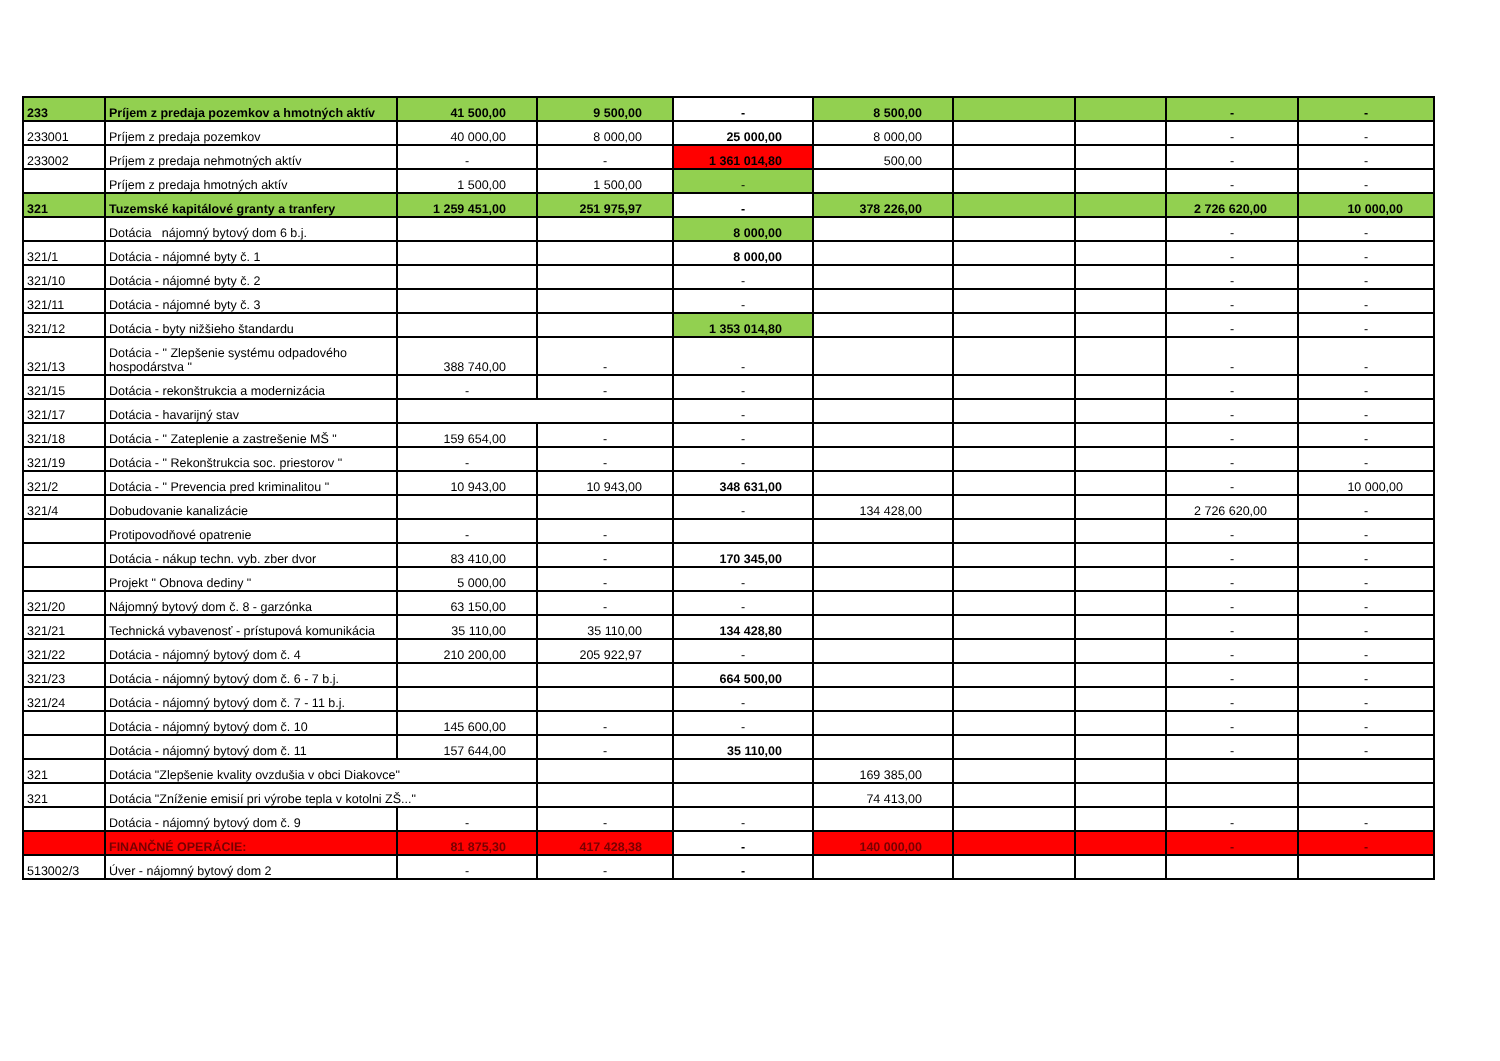| 233 | Príjem z predaja pozemkov a hmotných aktív | 41 500,00 | 9 500,00 | - | 8 500,00 | | | - | - |
| 233001 | Príjem z predaja pozemkov | 40 000,00 | 8 000,00 | 25 000,00 | 8 000,00 | | | - | - |
| 233002 | Príjem z predaja nehmotných aktív | - | - | 1 361 014,80 | 500,00 | | | - | - |
| | Príjem z predaja hmotných aktív | 1 500,00 | 1 500,00 | - | | | | - | - |
| 321 | Tuzemské kapitálové granty a tranfery | 1 259 451,00 | 251 975,97 | - | 378 226,00 | | | 2 726 620,00 | 10 000,00 |
| | Dotácia nájomný bytový dom 6 b.j. | | | 8 000,00 | | | | - | - |
| 321/1 | Dotácia - nájomné byty č. 1 | | | 8 000,00 | | | | - | - |
| 321/10 | Dotácia - nájomné byty č. 2 | | | - | | | | - | - |
| 321/11 | Dotácia - nájomné byty č. 3 | | | - | | | | - | - |
| 321/12 | Dotácia - byty nižšieho štandardu | | | 1 353 014,80 | | | | - | - |
| 321/13 | Dotácia - " Zlepšenie systému odpadového hospodárstva " | 388 740,00 | - | - | | | | - | - |
| 321/15 | Dotácia - rekonštrukcia a modernizácia | - | - | - | | | | - | - |
| 321/17 | Dotácia - havarijný stav | | | - | | | | - | - |
| 321/18 | Dotácia - " Zateplenie a zastrešenie MŠ " | 159 654,00 | - | - | | | | - | - |
| 321/19 | Dotácia - " Rekonštrukcia soc. priestorov " | - | - | - | | | | - | - |
| 321/2 | Dotácia - " Prevencia pred kriminalitou " | 10 943,00 | 10 943,00 | 348 631,00 | | | | - | 10 000,00 |
| 321/4 | Dobudovanie kanalizácie | | | - | 134 428,00 | | | 2 726 620,00 | - |
| | Protipovodňové opatrenie | - | - | | | | | - | - |
| | Dotácia - nákup techn. vyb. zber dvor | 83 410,00 | - | 170 345,00 | | | | - | - |
| | Projekt " Obnova dediny " | 5 000,00 | - | - | | | | - | - |
| 321/20 | Nájomný bytový dom č. 8 - garzónka | 63 150,00 | - | - | | | | - | - |
| 321/21 | Technická vybavenosť - prístupová komunikácia | 35 110,00 | 35 110,00 | 134 428,80 | | | | - | - |
| 321/22 | Dotácia - nájomný bytový dom č. 4 | 210 200,00 | 205 922,97 | - | | | | - | - |
| 321/23 | Dotácia - nájomný bytový dom č. 6 - 7 b.j. | | | 664 500,00 | | | | - | - |
| 321/24 | Dotácia - nájomný bytový dom č. 7 - 11 b.j. | | | - | | | | - | - |
| | Dotácia - nájomný bytový dom č. 10 | 145 600,00 | - | - | | | | - | - |
| | Dotácia - nájomný bytový dom č. 11 | 157 644,00 | - | 35 110,00 | | | | - | - |
| 321 | Dotácia "Zlepšenie kvality ovzdušia v obci Diakovce" | | | | 169 385,00 | | | | |
| 321 | Dotácia "Zníženie emisií pri výrobe tepla v kotolni ZŠ..." | | | | 74 413,00 | | | | |
| | Dotácia - nájomný bytový dom č. 9 | - | - | - | | | | - | - |
| | FINANČNÉ OPERÁCIE: | 81 875,30 | 417 428,38 | - | 140 000,00 | | | - | - |
| 513002/3 | Úver - nájomný bytový dom 2 | - | - | - | | | | | |